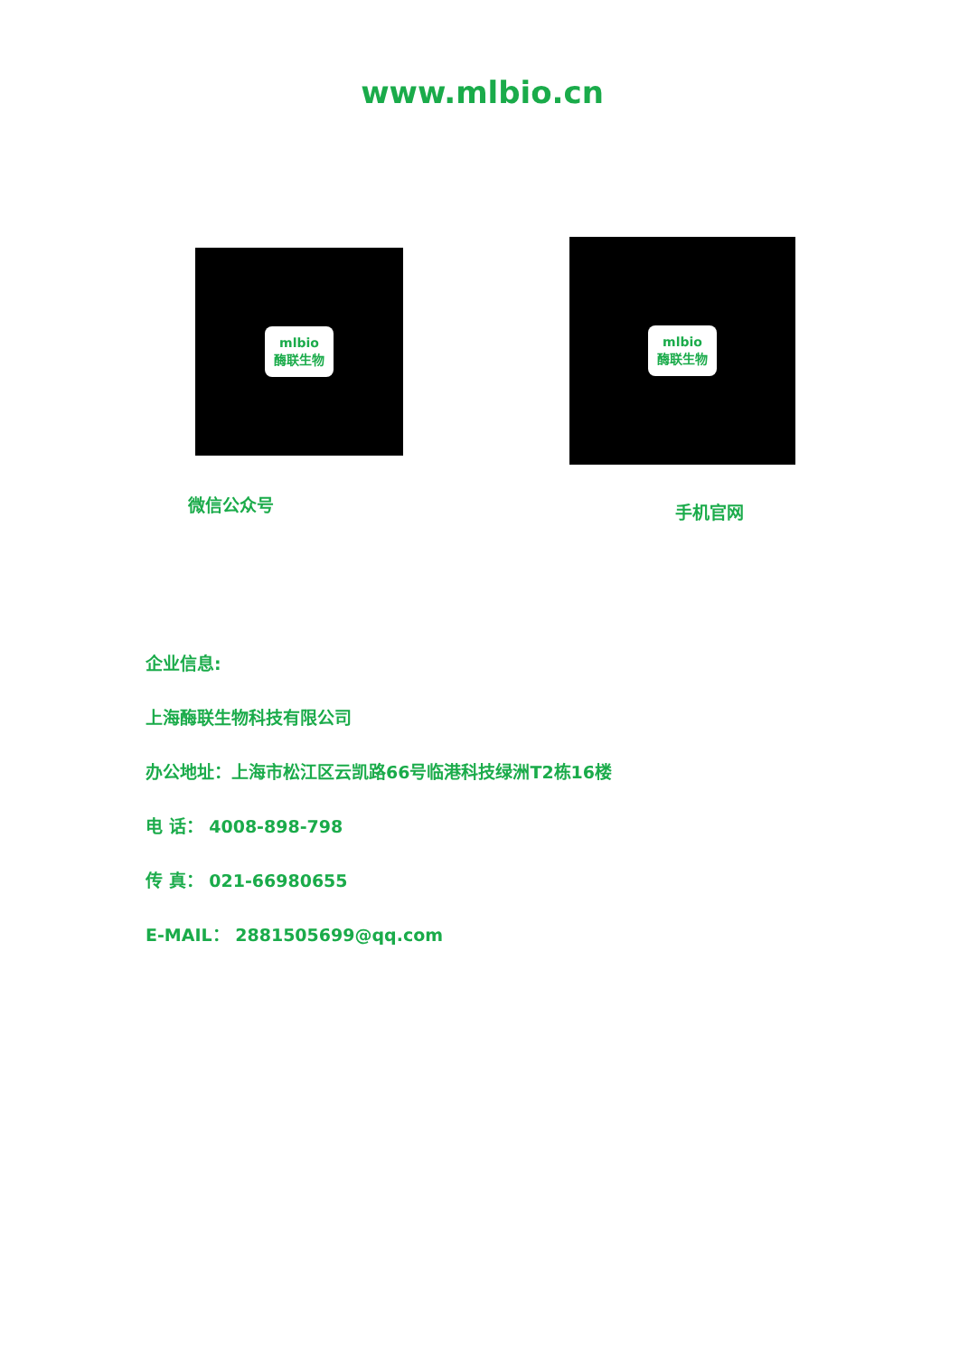www.mlbio.cn
mlbio
酶联生物
微信公众号
mlbio
酶联生物
手机官网
企业信息:
上海酶联生物科技有限公司
办公地址：上海市松江区云凯路66号临港科技绿洲T2栋16楼
电 话： 4008-898-798
传 真： 021-66980655
E-MAIL： 2881505699@qq.com